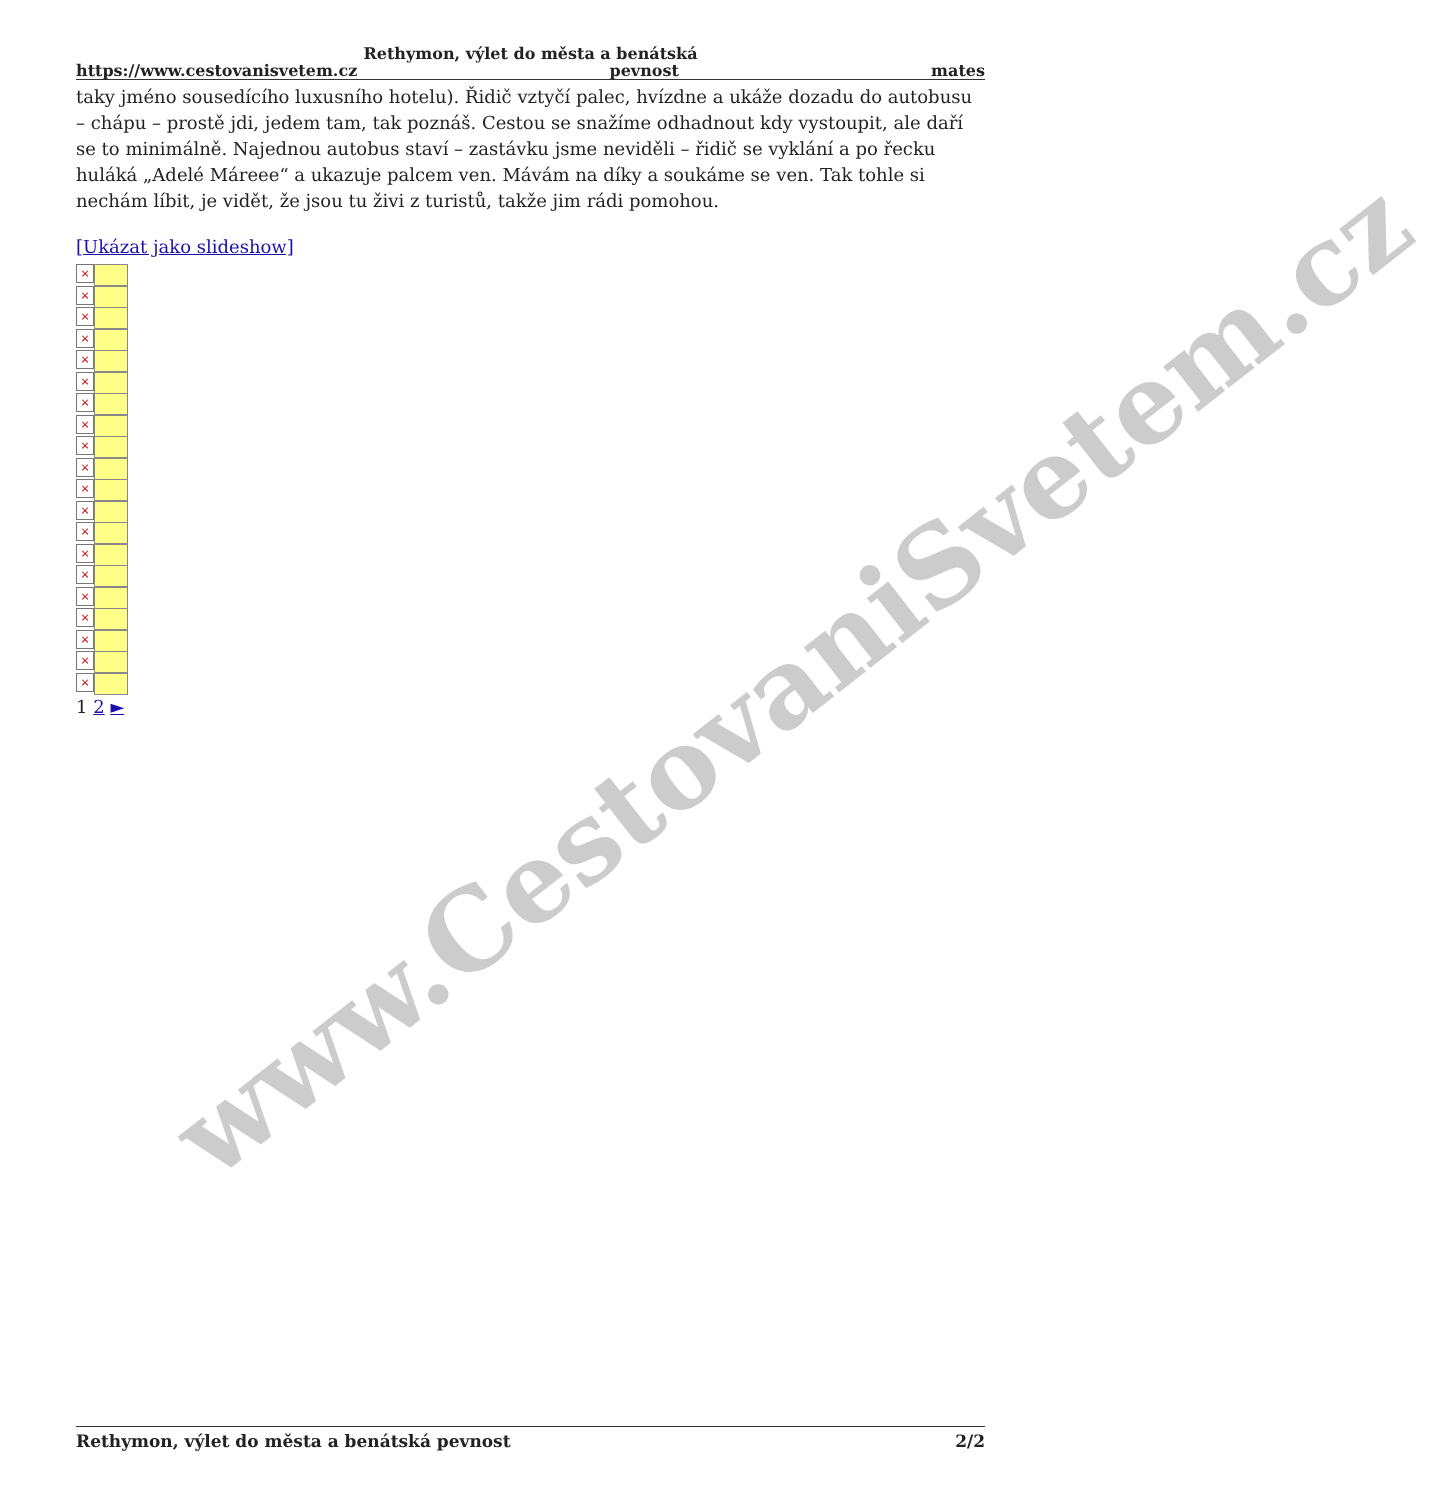www.CestovaniSvetem.cz
Rethymon, výlet do města a benátská
https://www.cestovanisvetem.cz pevnost mates
taky jméno sousedícího luxusního hotelu). Řidič vztyčí palec, hvízdne a ukáže dozadu do autobusu – chápu – prostě jdi, jedem tam, tak poznáš. Cestou se snažíme odhadnout kdy vystoupit, ale daří se to minimálně. Najednou autobus staví – zastávku jsme neviděli – řidič se vyklání a po řecku huláká „Adelé Máreee“ a ukazuje palcem ven. Mávám na díky a soukáme se ven. Tak tohle si nechám líbit, je vidět, že jsou tu živi z turistů, takže jim rádi pomohou.
[Ukázat jako slideshow]
×
×
×
×
×
×
×
×
×
×
×
×
×
×
×
×
×
×
×
×
1 2 ►
Rethymon, výlet do města a benátská pevnost 2/2